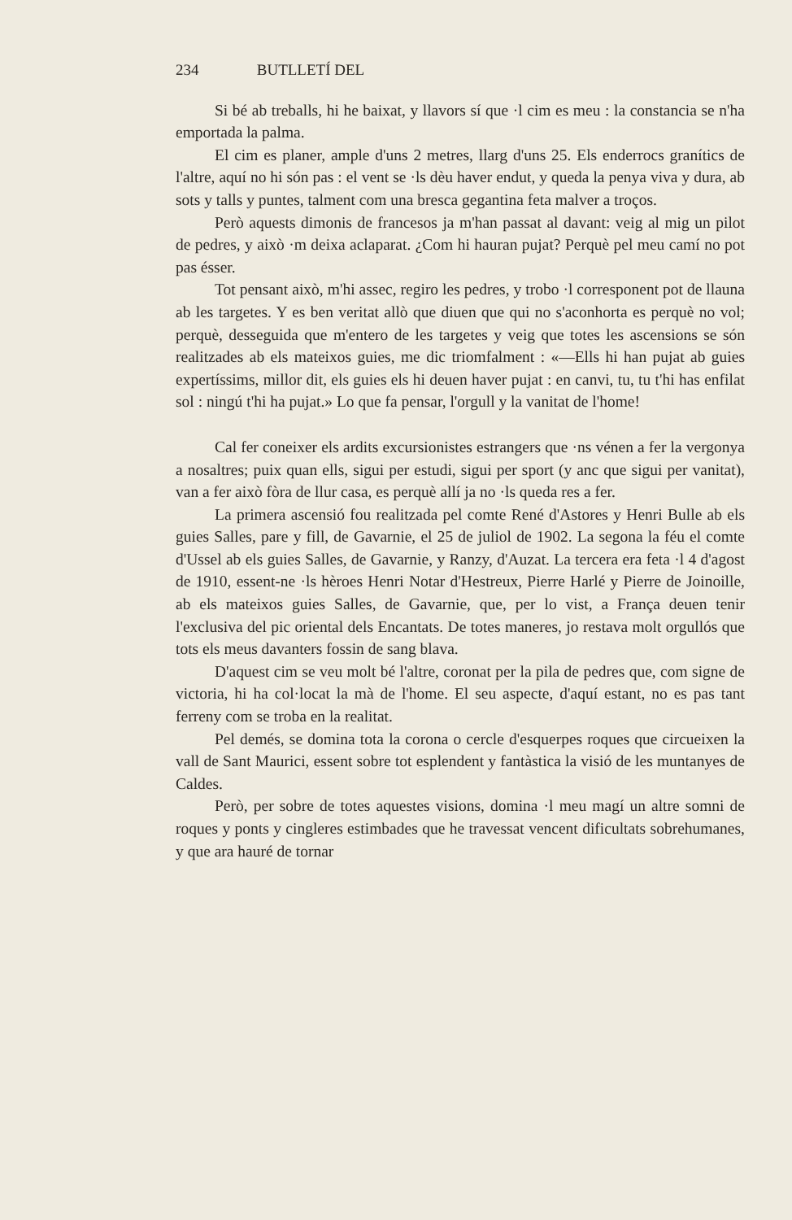234 BUTLLETÍ DEL
Si bé ab treballs, hi he baixat, y llavors sí que ·l cim es meu : la constancia se n'ha emportada la palma.
El cim es planer, ample d'uns 2 metres, llarg d'uns 25. Els enderrocs granítics de l'altre, aquí no hi són pas : el vent se ·ls dèu haver endut, y queda la penya viva y dura, ab sots y talls y puntes, talment com una bresca gegantina feta malver a troços.
Però aquests dimonis de francesos ja m'han passat al davant: veig al mig un pilot de pedres, y això ·m deixa aclaparat. ¿Com hi hauran pujat? Perquè pel meu camí no pot pas ésser.
Tot pensant això, m'hi assec, regiro les pedres, y trobo ·l corresponent pot de llauna ab les targetes. Y es ben veritat allò que diuen que qui no s'aconhorta es perquè no vol; perquè, desseguida que m'entero de les targetes y veig que totes les ascensions se són realitzades ab els mateixos guies, me dic triomfalment : «—Ells hi han pujat ab guies expertíssims, millor dit, els guies els hi deuen haver pujat : en canvi, tu, tu t'hi has enfilat sol : ningú t'hi ha pujat.» Lo que fa pensar, l'orgull y la vanitat de l'home!
Cal fer coneixer els ardits excursionistes estrangers que ·ns vénen a fer la vergonya a nosaltres; puix quan ells, sigui per estudi, sigui per sport (y anc que sigui per vanitat), van a fer això fòra de llur casa, es perquè allí ja no ·ls queda res a fer.
La primera ascensió fou realitzada pel comte René d'Astores y Henri Bulle ab els guies Salles, pare y fill, de Gavarnie, el 25 de juliol de 1902. La segona la féu el comte d'Ussel ab els guies Salles, de Gavarnie, y Ranzy, d'Auzat. La tercera era feta ·l 4 d'agost de 1910, essent-ne ·ls hèroes Henri Notar d'Hestreux, Pierre Harlé y Pierre de Joinoille, ab els mateixos guies Salles, de Gavarnie, que, per lo vist, a França deuen tenir l'exclusiva del pic oriental dels Encantats. De totes maneres, jo restava molt orgullós que tots els meus davanters fossin de sang blava.
D'aquest cim se veu molt bé l'altre, coronat per la pila de pedres que, com signe de victoria, hi ha col·locat la mà de l'home. El seu aspecte, d'aquí estant, no es pas tant ferreny com se troba en la realitat.
Pel demés, se domina tota la corona o cercle d'esquerpes roques que circueixen la vall de Sant Maurici, essent sobre tot esplendent y fantàstica la visió de les muntanyes de Caldes.
Però, per sobre de totes aquestes visions, domina ·l meu magí un altre somni de roques y ponts y cingleres estimbades que he travessat vencent dificultats sobrehumanes, y que ara hauré de tornar